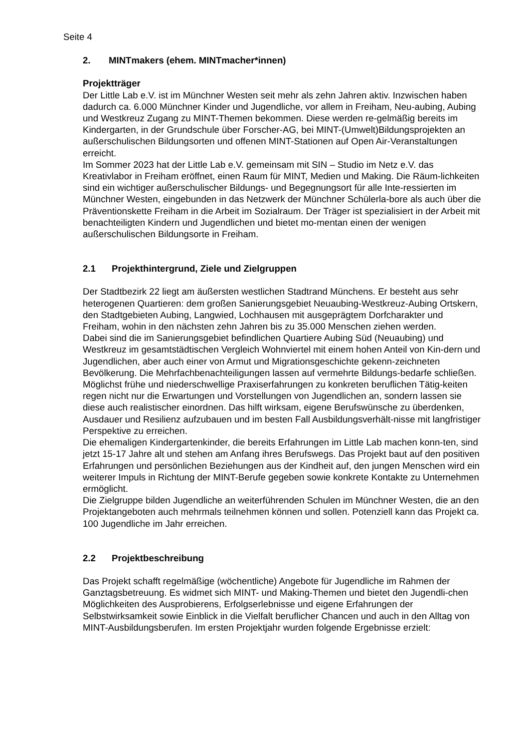Seite 4
2. MINTmakers (ehem. MINTmacher*innen)
Projektträger
Der Little Lab e.V. ist im Münchner Westen seit mehr als zehn Jahren aktiv. Inzwischen haben dadurch ca. 6.000 Münchner Kinder und Jugendliche, vor allem in Freiham, Neu-aubing, Aubing und Westkreuz Zugang zu MINT-Themen bekommen. Diese werden re-gelmäßig bereits im Kindergarten, in der Grundschule über Forscher-AG, bei MINT-(Umwelt)Bildungsprojekten an außerschulischen Bildungsorten und offenen MINT-Stationen auf Open Air-Veranstaltungen erreicht.
Im Sommer 2023 hat der Little Lab e.V. gemeinsam mit SIN – Studio im Netz e.V. das Kreativlabor in Freiham eröffnet, einen Raum für MINT, Medien und Making. Die Räum-lichkeiten sind ein wichtiger außerschulischer Bildungs- und Begegnungsort für alle Inte-ressierten im Münchner Westen, eingebunden in das Netzwerk der Münchner Schülerla-bore als auch über die Präventionskette Freiham in die Arbeit im Sozialraum. Der Träger ist spezialisiert in der Arbeit mit benachteiligten Kindern und Jugendlichen und bietet mo-mentan einen der wenigen außerschulischen Bildungsorte in Freiham.
2.1 Projekthintergrund, Ziele und Zielgruppen
Der Stadtbezirk 22 liegt am äußersten westlichen Stadtrand Münchens. Er besteht aus sehr heterogenen Quartieren: dem großen Sanierungsgebiet Neuaubing-Westkreuz-Aubing Ortskern, den Stadtgebieten Aubing, Langwied, Lochhausen mit ausgeprägtem Dorfcharakter und Freiham, wohin in den nächsten zehn Jahren bis zu 35.000 Menschen ziehen werden.
Dabei sind die im Sanierungsgebiet befindlichen Quartiere Aubing Süd (Neuaubing) und Westkreuz im gesamtstädtischen Vergleich Wohnviertel mit einem hohen Anteil von Kin-dern und Jugendlichen, aber auch einer von Armut und Migrationsgeschichte gekenn-zeichneten Bevölkerung. Die Mehrfachbenachteiligungen lassen auf vermehrte Bildungs-bedarfe schließen.
Möglichst frühe und niederschwellige Praxiserfahrungen zu konkreten beruflichen Tätig-keiten regen nicht nur die Erwartungen und Vorstellungen von Jugendlichen an, sondern lassen sie diese auch realistischer einordnen. Das hilft wirksam, eigene Berufswünsche zu überdenken, Ausdauer und Resilienz aufzubauen und im besten Fall Ausbildungsverhält-nisse mit langfristiger Perspektive zu erreichen.
Die ehemaligen Kindergartenkinder, die bereits Erfahrungen im Little Lab machen konn-ten, sind jetzt 15-17 Jahre alt und stehen am Anfang ihres Berufswegs. Das Projekt baut auf den positiven Erfahrungen und persönlichen Beziehungen aus der Kindheit auf, den jungen Menschen wird ein weiterer Impuls in Richtung der MINT-Berufe gegeben sowie konkrete Kontakte zu Unternehmen ermöglicht.
Die Zielgruppe bilden Jugendliche an weiterführenden Schulen im Münchner Westen, die an den Projektangeboten auch mehrmals teilnehmen können und sollen. Potenziell kann das Projekt ca. 100 Jugendliche im Jahr erreichen.
2.2 Projektbeschreibung
Das Projekt schafft regelmäßige (wöchentliche) Angebote für Jugendliche im Rahmen der Ganztagsbetreuung. Es widmet sich MINT- und Making-Themen und bietet den Jugendli-chen Möglichkeiten des Ausprobierens, Erfolgserlebnisse und eigene Erfahrungen der Selbstwirksamkeit sowie Einblick in die Vielfalt beruflicher Chancen und auch in den Alltag von MINT-Ausbildungsberufen. Im ersten Projektjahr wurden folgende Ergebnisse erzielt: